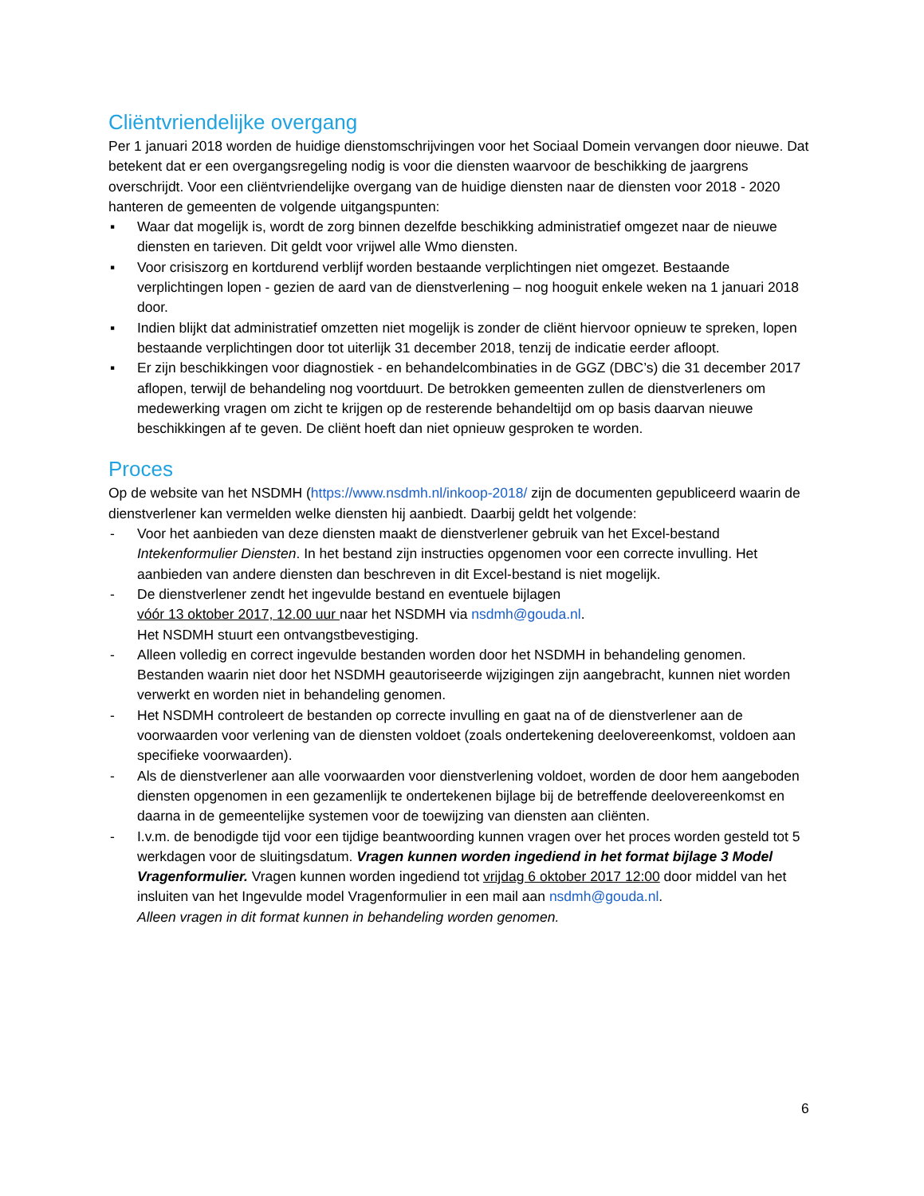Cliëntvriendelijke overgang
Per 1 januari 2018 worden de huidige dienstomschrijvingen voor het Sociaal Domein vervangen door nieuwe. Dat betekent dat er een overgangsregeling nodig is voor die diensten waarvoor de beschikking de jaargrens overschrijdt. Voor een cliëntvriendelijke overgang van de huidige diensten naar de diensten voor 2018 - 2020 hanteren de gemeenten de volgende uitgangspunten:
▪ Waar dat mogelijk is, wordt de zorg binnen dezelfde beschikking administratief omgezet naar de nieuwe diensten en tarieven. Dit geldt voor vrijwel alle Wmo diensten.
▪ Voor crisiszorg en kortdurend verblijf worden bestaande verplichtingen niet omgezet. Bestaande verplichtingen lopen - gezien de aard van de dienstverlening – nog hooguit enkele weken na 1 januari 2018 door.
▪ Indien blijkt dat administratief omzetten niet mogelijk is zonder de cliënt hiervoor opnieuw te spreken, lopen bestaande verplichtingen door tot uiterlijk 31 december 2018, tenzij de indicatie eerder afloopt.
▪ Er zijn beschikkingen voor diagnostiek - en behandelcombinaties in de GGZ (DBC’s) die 31 december 2017 aflopen, terwijl de behandeling nog voortduurt. De betrokken gemeenten zullen de dienstverleners om medewerking vragen om zicht te krijgen op de resterende behandeltijd om op basis daarvan nieuwe beschikkingen af te geven. De cliënt hoeft dan niet opnieuw gesproken te worden.
Proces
Op de website van het NSDMH (https://www.nsdmh.nl/inkoop-2018/ zijn de documenten gepubliceerd waarin de dienstverlener kan vermelden welke diensten hij aanbiedt. Daarbij geldt het volgende:
- Voor het aanbieden van deze diensten maakt de dienstverlener gebruik van het Excel-bestand Intekenformulier Diensten. In het bestand zijn instructies opgenomen voor een correcte invulling. Het aanbieden van andere diensten dan beschreven in dit Excel-bestand is niet mogelijk.
- De dienstverlener zendt het ingevulde bestand en eventuele bijlagen
vóór 13 oktober 2017, 12.00 uur naar het NSDMH via nsdmh@gouda.nl.
Het NSDMH stuurt een ontvangstbevestiging.
- Alleen volledig en correct ingevulde bestanden worden door het NSDMH in behandeling genomen. Bestanden waarin niet door het NSDMH geautoriseerde wijzigingen zijn aangebracht, kunnen niet worden verwerkt en worden niet in behandeling genomen.
- Het NSDMH controleert de bestanden op correcte invulling en gaat na of de dienstverlener aan de voorwaarden voor verlening van de diensten voldoet (zoals ondertekening deelovereenkomst, voldoen aan specifieke voorwaarden).
- Als de dienstverlener aan alle voorwaarden voor dienstverlening voldoet, worden de door hem aangeboden diensten opgenomen in een gezamenlijk te ondertekenen bijlage bij de betreffende deelovereenkomst en daarna in de gemeentelijke systemen voor de toewijzing van diensten aan cliënten.
- I.v.m. de benodigde tijd voor een tijdige beantwoording kunnen vragen over het proces worden gesteld tot 5 werkdagen voor de sluitingsdatum. Vragen kunnen worden ingediend in het format bijlage 3 Model Vragenformulier. Vragen kunnen worden ingediend tot vrijdag 6 oktober 2017 12:00 door middel van het insluiten van het Ingevulde model Vragenformulier in een mail aan nsdmh@gouda.nl.
Alleen vragen in dit format kunnen in behandeling worden genomen.
6